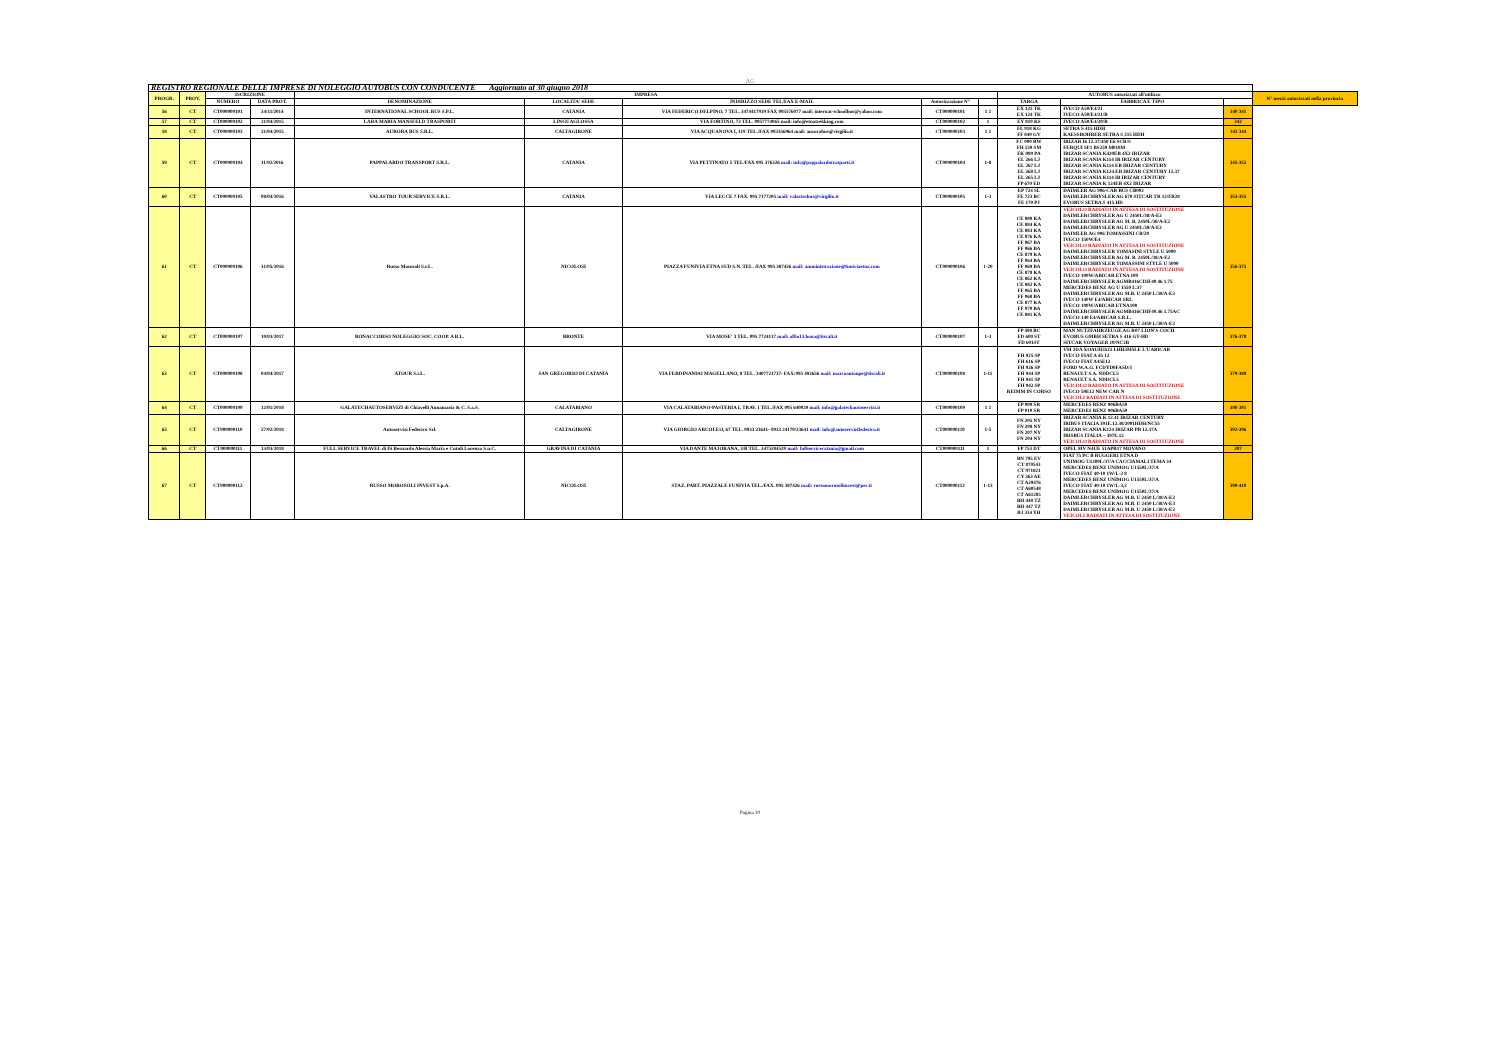AG
| REGISTRO REGIONALE DELLE IMPRESE DI NOLEGGIO AUTOBUS CON CONDUCENTE Aggiornato al 30 giugno 2018 | | | | | | | | | | | | |
| --- | --- | --- | --- | --- | --- | --- | --- | --- | --- | --- | --- | --- |
| PROGR. | PROV. | ISCRIZIONE | | IMPRESA | | | | | AUTOBUS autorizzati all'utilizzo | | | N° mezzi autorizzati nella provincia |
| | | NUMERO | DATA PROT. | DENOMINAZIONE | LOCALITA' SEDE | INDIRIZZO SEDE TEL/FAX E-MAIL | Autorizzazione N° | | TARGA | FABBRICA E TIPO | | |
| 56 | CT | CT000000101 | 24/11/2014 | INTERNATIONAL SCHOOL BUS S.P.L. | CATANIA | VIA FEDERICO DELPINO, 7 TEL. 3474417939 FAX 095576077 mail: internat-schoolbus@yahoo.com | CT000000101 | 1 2 | EX 125 TK EX 124 TK | IVECO A50/E4/21 IVECO A50/E4/21/B | 340 341 | |
| 57 | CT | CT000000102 | 21/04/2015 | LARA MARIA MANSFELD TRASPORTI | LINGUAGLOSSA | VIA FORTINO, 73 TEL. 0957774065 mail: info@etnatrekking.com | CT000000102 | 1 | EY 819 KS | IVECO A50/E4/20/B | 342 | |
| 58 | CT | CT000000103 | 21/04/2015 | AURORA BUS S.R.L. | CALTAGIRONE | VIA ACQUANOVA I, 119 TEL./FAX 093356964 mail: aurorabus@virgilio.it | CT000000103 | 1 2 | FL 918 KG FF 849 GV | SETRA S 415 HDH KAESSBOHRER SETRA S 215 HDH | 343 344 | |
| 59 | CT | CT000000104 | 11/02/2016 | PAPPALARDO TRANSPORT S.R.L. | CATANIA | VIA PETTINATO 5 TEL/FAX 095 376326 mail: info@pappalardotrasporti.it | CT000000104 | 1-8 | FC 000 RW FH 130 SM FK 999 PA EL 266 LJ EL 267 LJ EL 268 LJ EL 265 LJ FP 670 ED | IRIZAR I6 12.37/450 E6 SCR/S FERQUI SF1 BS259 M018M IRIZAR SCANIA K420EB 4X2 IRIZAR IRIZAR SCANIA K114 IB IRIZAR CENTURY IRIZAR SCANIA K114 EB IRIZAR CENTURY IRIZAR SCANIA K124 EB IRIZAR CENTURY 12.37 IRIZAR SCANIA K114 IB IRIZAR CENTURY IRIZAR SCANIA K 124EB 4X2 IRIZAR | 345-352 | |
| 60 | CT | CT000000105 | 08/04/2016 | VALASTRO TOUR SERVICE S.R.L. | CATANIA | VIA LECCE 7 FAX. 095 7177205 mail: valastrobus@virgilio.it | CT000000105 | 1-3 | EP 724 SL FE 723 BC FE 170 PJ | DAIMLER AG 906-CAR BUS CB002 DAIMLERCHRYSLER AG 670 SITCAR TR 12/FR28 EVOBUS SETRA S 415 HD | 353-355 | |
| 61 | CT | CT000000106 | 31/05/2016 | Russo Morosoli S.r.L. | NICOLOSI | PIAZZA FUNIVIA ETNA SUD S.N. TEL. /FAX 095 387426 mail: amministrazione@funiviaetna.com | CT000000106 | 1-20 | CE 880 KA CE 884 KA CE 883 KA CE 876 KA FF 067 BA FF 066 BA CE 879 KA FF 064 BA FF 069 BA CE 878 KA CE 862 KA CE 882 KA FF 065 BA FF 068 BA CE 877 KA FF 070 BA CE 881 KA | VEICOLO RADIATO IN ATTESA DI SOSTITUZIONE DAIMLERCHRYSLER AG U 2450L/38/A-E2 DAIMLERCHRYSLER AG M. B. 2450L/38/A-E2 DAIMLERCHRYSLER AG U 2450L/38/A-E2 DAIMLER AG 906 TOMASSINI CB/20 IVECO 150W/E4 VEICOLO RADIATO IN ATTESA DI SOSTITUZIONE DAIMLERCHRYSLER TOMASINI STYLE U 5000 DAIMLERCHRYSLER AG M. B. 2450L/38/A-E2 DAIMLERCHRYSLER TOMASSINI STYLE U 5000 VEICOLO RADIATO IN ATTESA DI SOSTITUZIONE IVECO 100W/ABICAR ETNA 100 DAIMLERCHRYSLER AGMB416CDIF40 46 1.75 MERCEDES BENZ AG U 1550 L.37 DAIMLERCHRYSLER AG M.B. U 2450 L/38/A-E2 IVECO 140W E4/ABICAR SRL IVECO 100W/ABICAR ETNA100 DAIMLERCHRYSLER AGMB416CDIF40.46 1.75AC IVECO 140 E4/ABICAR S.R.L. DAIMLERCHRYSLER AG M.B. U 2450 L/38/A-E2 | 356-375 | |
| 62 | CT | CT000000107 | 10/03/2017 | BONACCORSO NOLEGGIO SOC. COOP. A R.L. | BRONTE | VIA MOSE' 3 TEL. 095 7724137 mail: alfio13.bona@tiscali.it | CT000000107 | 1-3 | FP 498 BC FD 600 ST FD 601ST | MAN NUTZFAHRZEUGE AG R07 LION'S COCH EVOBUS GMBH SETRA S 416 GT-HD SITCAR VOYAGER 10/NC2B | 376-378 | |
| 63 | CT | CT000000108 | 04/04/2017 | ATOUR S.r.L. | SAN GREGORIO DI CATANIA | VIA FERDINANDO MAGELLANO, 8 TEL. 3407721737- FAX:095 492656 mail: marcoantonpe@tiscali.it | CT000000108 | 1-11 | FH 925 SP FH 616 SP FH 926 SP FH 944 SP FH 941 SP FH 942 SP REIMM IN CORSO | VM 2DA XOAUH35J2 LHH3M5LE L'UABICAR IVECO FIAT A 45 12 IVECO FIAT A45E12 FORD W.A.G. FCDYD0FASD/1 RENAULT S.A. NDDCL5 RENAULT S.A. NDDCL5 VEICOLO RADIATO IN ATTESA DI SOSTITUZIONE IVECO 59E12 NEW CAR N VEICOLI RADIATI IN ATTESA DI SOSTITUZIONE | 379-389 | |
| 64 | CT | CT000000109 | 12/01/2018 | GALATECHAUTOSERVIZI di Chiavelli Annamaria & C. S.a.S. | CALATABIANO | VIA CALATABIANO-PASTERIA I, TRAV. I TEL./FAX 095 640020 mail: info@galatechautoservizi.it | CT000000109 | 1 2 | FP 009 SR FP 010 SR | MERCEDES BENZ 906BA50 MERCEDES BENZ 906BA50 | 390 391 | |
| 65 | CT | CT000000110 | 27/02/2018 | Autoservizi Federico Srl. | CALTAGIRONE | VIA GIORGIO ARCOLEO, 67 TEL. 0933 23641- 0933 24170/23641 mail: info@autoservizifederico.it | CT000000110 | 1-5 | FN 205 NY FN 208 NY FN 207 NY FN 204 NY | IRIZAR SCANIA K 12.41 IRIZAR CENTURY IRIBUS ITALIA 391E.12.38/2001HDH/NC55 IRIZAR SCANIA K124 IRIZAR PB 12.37A IRISBUS ITALIA – 397E.12 VEICOLO RADIATO IN ATTESA DI SOSTITUZIONE | 392-396 | |
| 66 | CT | CT000000111 | 13/03/2018 | FULL SERVICE TRAVEL di Di Bernardo Alessia Maria e Cutuli Lorenzo S.n.C. | GRAVINA DI CATANIA | VIA DANTE MAJORANA, 3/B TEL. 3475284529 mail: fullservicecatania@gmail.com | CT000000111 | 1 | FP 753 DT | OPEL MV N4UE 51APB17 MOVANO | 397 | |
| 67 | CT | CT000000112 | | RUSSO MOROSOLI INVEST S.p.A. | NICOLOSI | STAZ. PART. PIAZZALE FUNIVIA TEL./FAX. 095 387426 mail: russomorosoliinvest@pec.it | CT000000112 | 1-13 | BN 795 EV CT 870543 CT 971821 CY 363 AE CT A29476 CT A60548 CT A61285 BH 448 TZ BH 447 TZ BJ 334 YH | FIAT 75 PC B RUGGERI ETNA D UNIMOG U1300L/37/A CACCIAMALI TEMA 34 MERCEDES BENZ UNIMOG U1550L/37/A IVECO FIAT 40-10 1W/L-2 8 MERCEDES BENZ UNIMOG U1550L/37/A IVECO FIAT 40-10 1W/L-3,2 MERCEDES BENZ UNIMOG U1550L/37/A DAIMLERCHRYSLER AG M.B. U 2450 L/38/A-E2 DAIMLERCHRYSLER AG M.B. U 2450 L/38/A-E3 DAIMLERCHRYSLER AG M.B. U 2450 L/38/A-E2 VEICOLI RADIATI IN ATTESA DI SOSTITUZIONE | 398-410 | |
Pagina 10